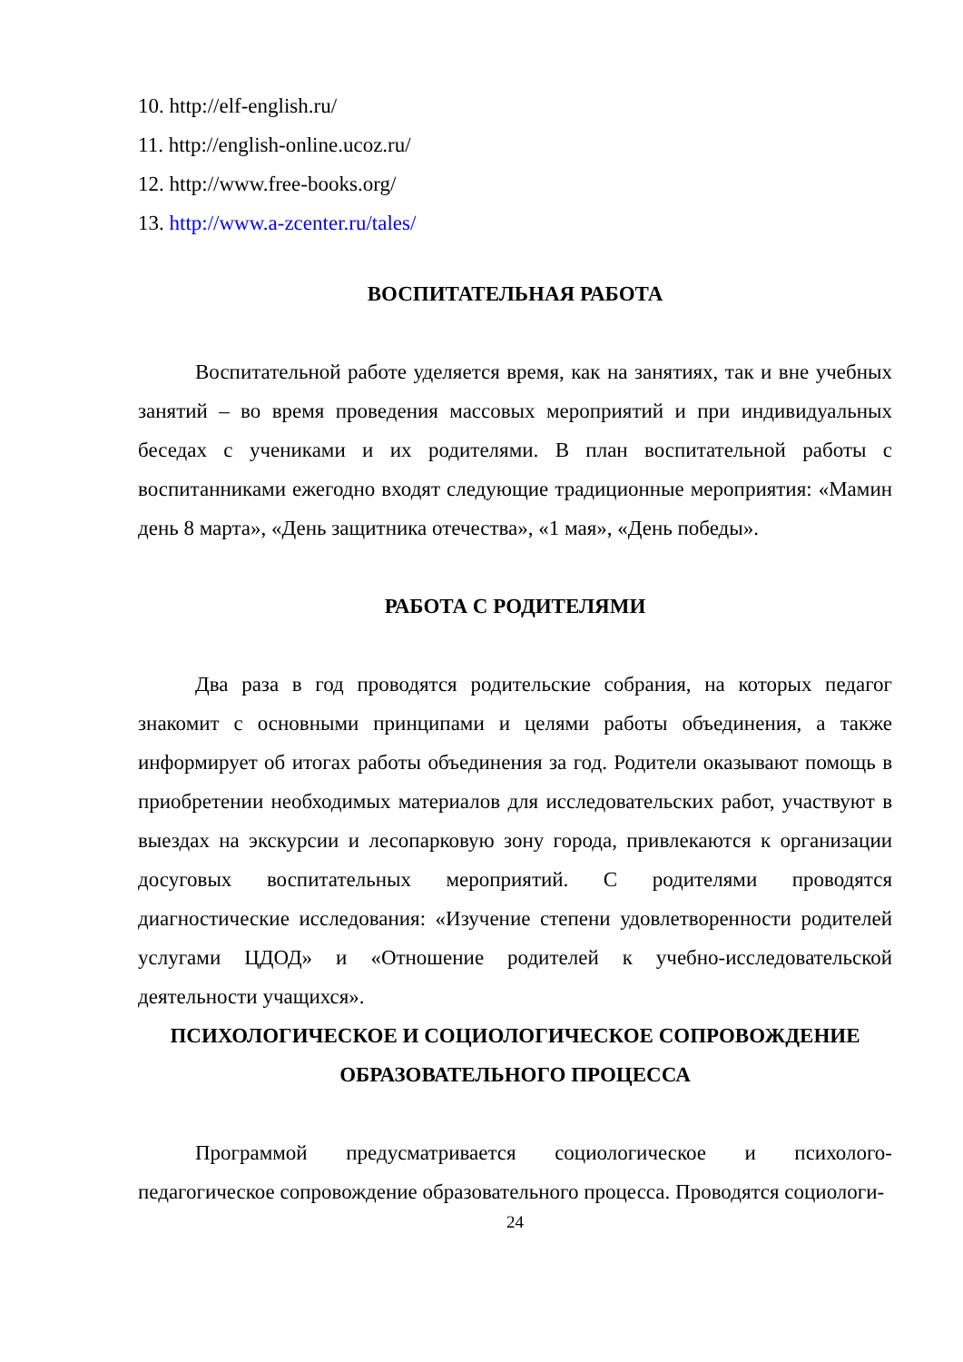10. http://elf-english.ru/
11. http://english-online.ucoz.ru/
12. http://www.free-books.org/
13. http://www.a-zcenter.ru/tales/
ВОСПИТАТЕЛЬНАЯ РАБОТА
Воспитательной работе уделяется время, как на занятиях, так и вне учебных занятий – во время проведения массовых мероприятий и при индивидуальных беседах с учениками и их родителями. В план воспитательной работы с воспитанниками ежегодно входят следующие традиционные мероприятия: «Мамин день 8 марта», «День защитника отечества», «1 мая», «День победы».
РАБОТА С РОДИТЕЛЯМИ
Два раза в год проводятся родительские собрания, на которых педагог знакомит с основными принципами и целями работы объединения, а также информирует об итогах работы объединения за год. Родители оказывают помощь в приобретении необходимых материалов для исследовательских работ, участвуют в выездах на экскурсии и лесопарковую зону города, привлекаются к организации досуговых воспитательных мероприятий. С родителями проводятся диагностические исследования: «Изучение степени удовлетворенности родителей услугами ЦДОД» и «Отношение родителей к учебно-исследовательской деятельности учащихся».
ПСИХОЛОГИЧЕСКОЕ И СОЦИОЛОГИЧЕСКОЕ СОПРОВОЖДЕНИЕ ОБРАЗОВАТЕЛЬНОГО ПРОЦЕССА
Программой предусматривается социологическое и психолого-педагогическое сопровождение образовательного процесса. Проводятся социологи-
24